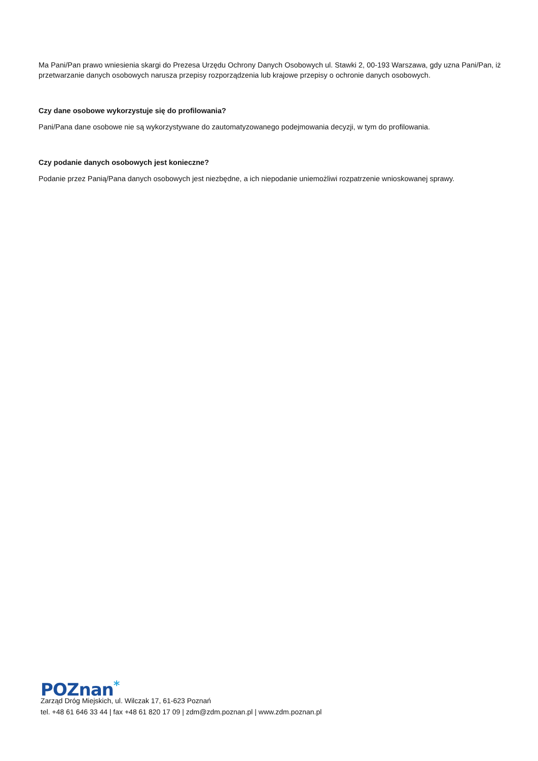Ma Pani/Pan prawo wniesienia skargi do Prezesa Urzędu Ochrony Danych Osobowych ul. Stawki 2, 00-193 Warszawa, gdy uzna Pani/Pan, iż przetwarzanie danych osobowych narusza przepisy rozporządzenia lub krajowe przepisy o ochronie danych osobowych.
Czy dane osobowe wykorzystuje się do profilowania?
Pani/Pana dane osobowe nie są wykorzystywane do zautomatyzowanego podejmowania decyzji, w tym do profilowania.
Czy podanie danych osobowych jest konieczne?
Podanie przez Panią/Pana danych osobowych jest niezbędne, a ich niepodanie uniemożliwi rozpatrzenie wnioskowanej sprawy.
POZnan<sup>*</sup>
Zarząd Dróg Miejskich, ul. Wilczak 17, 61-623 Poznań
tel. +48 61 646 33 44 | fax +48 61 820 17 09 | zdm@zdm.poznan.pl | www.zdm.poznan.pl